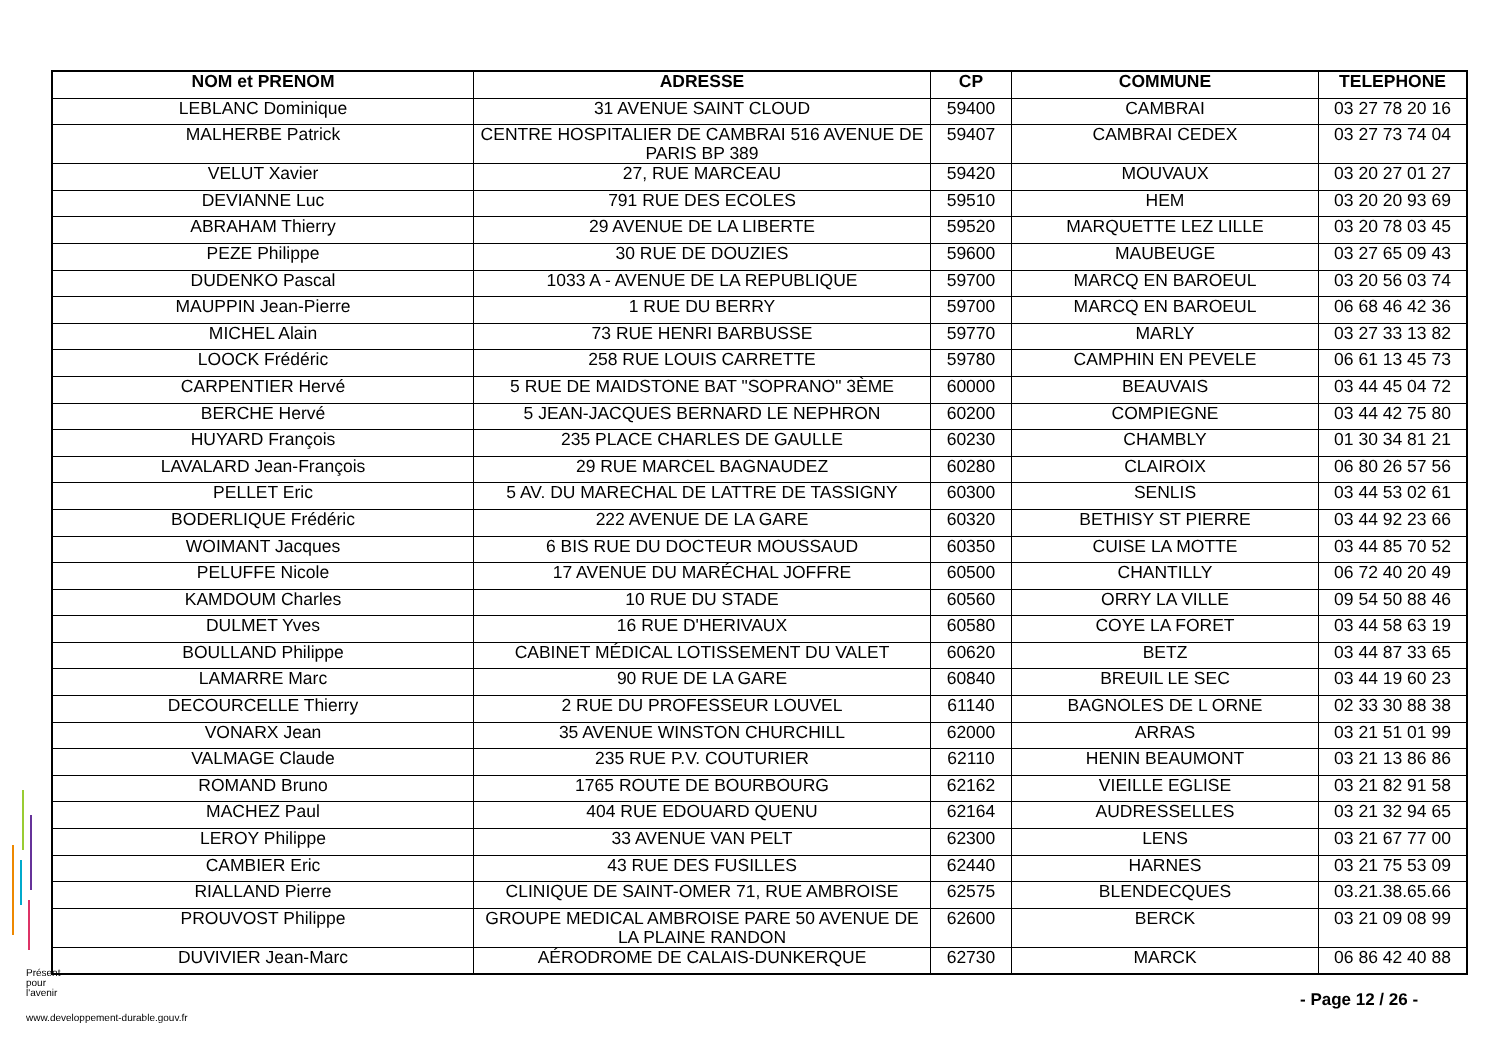| NOM et PRENOM | ADRESSE | CP | COMMUNE | TELEPHONE |
| --- | --- | --- | --- | --- |
| LEBLANC Dominique | 31 AVENUE SAINT CLOUD | 59400 | CAMBRAI | 03 27 78 20 16 |
| MALHERBE Patrick | CENTRE HOSPITALIER DE CAMBRAI 516 AVENUE DE PARIS BP 389 | 59407 | CAMBRAI CEDEX | 03 27 73 74 04 |
| VELUT Xavier | 27, RUE MARCEAU | 59420 | MOUVAUX | 03 20 27 01 27 |
| DEVIANNE Luc | 791 RUE DES ECOLES | 59510 | HEM | 03 20 20 93 69 |
| ABRAHAM Thierry | 29 AVENUE DE LA LIBERTE | 59520 | MARQUETTE LEZ LILLE | 03 20 78 03 45 |
| PEZE Philippe | 30 RUE DE DOUZIES | 59600 | MAUBEUGE | 03 27 65 09 43 |
| DUDENKO Pascal | 1033 A - AVENUE DE LA REPUBLIQUE | 59700 | MARCQ EN BAROEUL | 03 20 56 03 74 |
| MAUPPIN Jean-Pierre | 1 RUE DU BERRY | 59700 | MARCQ EN BAROEUL | 06 68 46 42 36 |
| MICHEL Alain | 73 RUE HENRI BARBUSSE | 59770 | MARLY | 03 27 33 13 82 |
| LOOCK Frédéric | 258 RUE LOUIS CARRETTE | 59780 | CAMPHIN EN PEVELE | 06 61 13 45 73 |
| CARPENTIER Hervé | 5 RUE DE MAIDSTONE BAT "SOPRANO" 3ÈME | 60000 | BEAUVAIS | 03 44 45 04 72 |
| BERCHE Hervé | 5 JEAN-JACQUES BERNARD LE NEPHRON | 60200 | COMPIEGNE | 03 44 42 75 80 |
| HUYARD François | 235 PLACE CHARLES DE GAULLE | 60230 | CHAMBLY | 01 30 34 81 21 |
| LAVALARD Jean-François | 29 RUE MARCEL BAGNAUDEZ | 60280 | CLAIROIX | 06 80 26 57 56 |
| PELLET Eric | 5 AV. DU MARECHAL DE LATTRE DE TASSIGNY | 60300 | SENLIS | 03 44 53 02 61 |
| BODERLIQUE Frédéric | 222 AVENUE DE LA GARE | 60320 | BETHISY ST PIERRE | 03 44 92 23 66 |
| WOIMANT Jacques | 6 BIS RUE DU DOCTEUR MOUSSAUD | 60350 | CUISE LA MOTTE | 03 44 85 70 52 |
| PELUFFE Nicole | 17 AVENUE DU MARÉCHAL JOFFRE | 60500 | CHANTILLY | 06 72 40 20 49 |
| KAMDOUM Charles | 10 RUE DU STADE | 60560 | ORRY LA VILLE | 09 54 50 88 46 |
| DULMET Yves | 16 RUE D'HERIVAUX | 60580 | COYE LA FORET | 03 44 58 63 19 |
| BOULLAND Philippe | CABINET MÉDICAL LOTISSEMENT DU VALET | 60620 | BETZ | 03 44 87 33 65 |
| LAMARRE Marc | 90 RUE DE LA GARE | 60840 | BREUIL LE SEC | 03 44 19 60 23 |
| DECOURCELLE Thierry | 2 RUE DU PROFESSEUR LOUVEL | 61140 | BAGNOLES DE L ORNE | 02 33 30 88 38 |
| VONARX Jean | 35 AVENUE WINSTON CHURCHILL | 62000 | ARRAS | 03 21 51 01 99 |
| VALMAGE Claude | 235 RUE P.V. COUTURIER | 62110 | HENIN BEAUMONT | 03 21 13 86 86 |
| ROMAND Bruno | 1765 ROUTE DE BOURBOURG | 62162 | VIEILLE EGLISE | 03 21 82 91 58 |
| MACHEZ Paul | 404 RUE EDOUARD QUENU | 62164 | AUDRESSELLES | 03 21 32 94 65 |
| LEROY Philippe | 33 AVENUE VAN PELT | 62300 | LENS | 03 21 67 77 00 |
| CAMBIER Eric | 43 RUE DES FUSILLES | 62440 | HARNES | 03 21 75 53 09 |
| RIALLAND Pierre | CLINIQUE DE SAINT-OMER 71, RUE AMBROISE | 62575 | BLENDECQUES | 03.21.38.65.66 |
| PROUVOST Philippe | GROUPE MEDICAL AMBROISE PARE 50 AVENUE DE LA PLAINE RANDON | 62600 | BERCK | 03 21 09 08 99 |
| DUVIVIER Jean-Marc | AÉRODROME DE CALAIS-DUNKERQUE | 62730 | MARCK | 06 86 42 40 88 |
Présent
pour
l'avenir
- Page 12 / 26 -
www.developpement-durable.gouv.fr